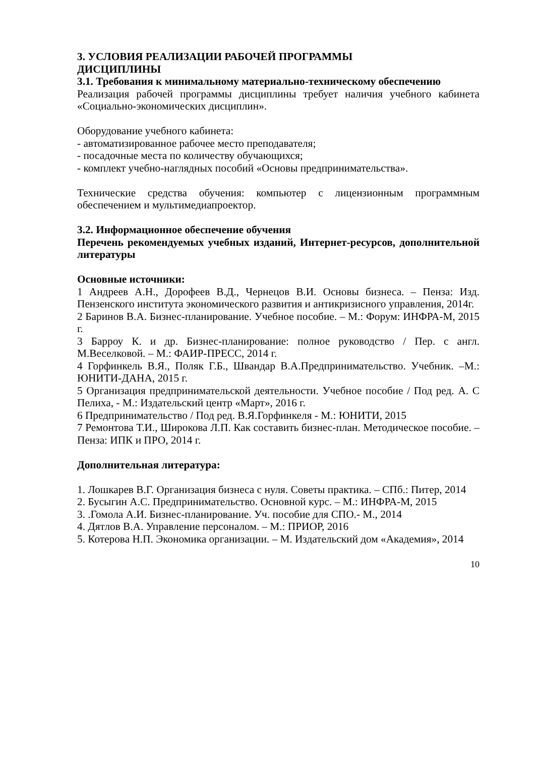3. УСЛОВИЯ РЕАЛИЗАЦИИ РАБОЧЕЙ ПРОГРАММЫ
ДИСЦИПЛИНЫ
3.1. Требования к минимальному материально-техническому обеспечению
Реализация рабочей программы дисциплины требует наличия учебного кабинета «Социально-экономических дисциплин».
Оборудование учебного кабинета:
- автоматизированное рабочее место преподавателя;
- посадочные места по количеству обучающихся;
- комплект учебно-наглядных пособий «Основы предпринимательства».
Технические средства обучения: компьютер с лицензионным программным обеспечением и мультимедиапроектор.
3.2. Информационное обеспечение обучения
Перечень рекомендуемых учебных изданий, Интернет-ресурсов, дополнительной литературы
Основные источники:
1 Андреев А.Н., Дорофеев В.Д., Чернецов В.И. Основы бизнеса. – Пенза: Изд. Пензенского института экономического развития и антикризисного управления, 2014г.
2 Баринов В.А. Бизнес-планирование. Учебное пособие. – М.: Форум: ИНФРА-М, 2015 г.
3 Барроу К. и др. Бизнес-планирование: полное руководство / Пер. с англ. М.Веселковой. – М.: ФАИР-ПРЕСС, 2014 г.
4 Горфинкель В.Я., Поляк Г.Б., Швандар В.А.Предпринимательство. Учебник. –М.: ЮНИТИ-ДАНА, 2015 г.
5 Организация предпринимательской деятельности. Учебное пособие / Под ред. А. С Пелиха, - М.: Издательский центр «Март», 2016 г.
6 Предпринимательство / Под ред. В.Я.Горфинкеля - М.: ЮНИТИ, 2015
7 Ремонтова Т.И., Широкова Л.П. Как составить бизнес-план. Методическое пособие. – Пенза: ИПК и ПРО, 2014 г.
Дополнительная литература:
1. Лошкарев В.Г. Организация бизнеса с нуля. Советы практика. – СПб.: Питер, 2014
2. Бусыгин А.С. Предпринимательство. Основной курс. – М.: ИНФРА-М, 2015
3. .Гомола А.И. Бизнес-планирование. Уч. пособие для СПО.- М., 2014
4. Дятлов В.А. Управление персоналом. – М.: ПРИОР, 2016
5. Котерова Н.П. Экономика организации. – М. Издательский дом «Академия», 2014
10